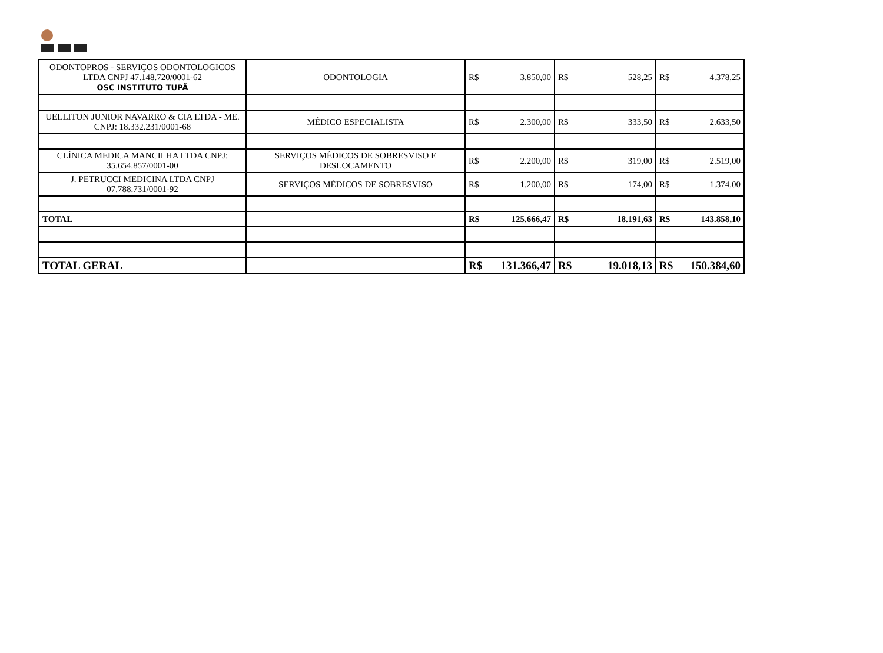| ODONTOPROS - SERVIÇOS ODONTOLOGICOS LTDA CNPJ 47.148.720/0001-62 OSC INSTITUTO TUPÃ | ODONTOLOGIA | R$ 3.850,00 | R$ 528,25 | R$ 4.378,25 |
| UELLITON JUNIOR NAVARRO & CIA LTDA - ME. CNPJ: 18.332.231/0001-68 | MÉDICO ESPECIALISTA | R$ 2.300,00 | R$ 333,50 | R$ 2.633,50 |
| CLÍNICA MEDICA MANCILHA LTDA CNPJ: 35.654.857/0001-00 | SERVIÇOS MÉDICOS DE SOBRESVISO E DESLOCAMENTO | R$ 2.200,00 | R$ 319,00 | R$ 2.519,00 |
| J. PETRUCCI MEDICINA LTDA CNPJ 07.788.731/0001-92 | SERVIÇOS MÉDICOS DE SOBRESVISO | R$ 1.200,00 | R$ 174,00 | R$ 1.374,00 |
| TOTAL | | R$ 125.666,47 | R$ 18.191,63 | R$ 143.858,10 |
| TOTAL GERAL | | R$ 131.366,47 | R$ 19.018,13 | R$ 150.384,60 |